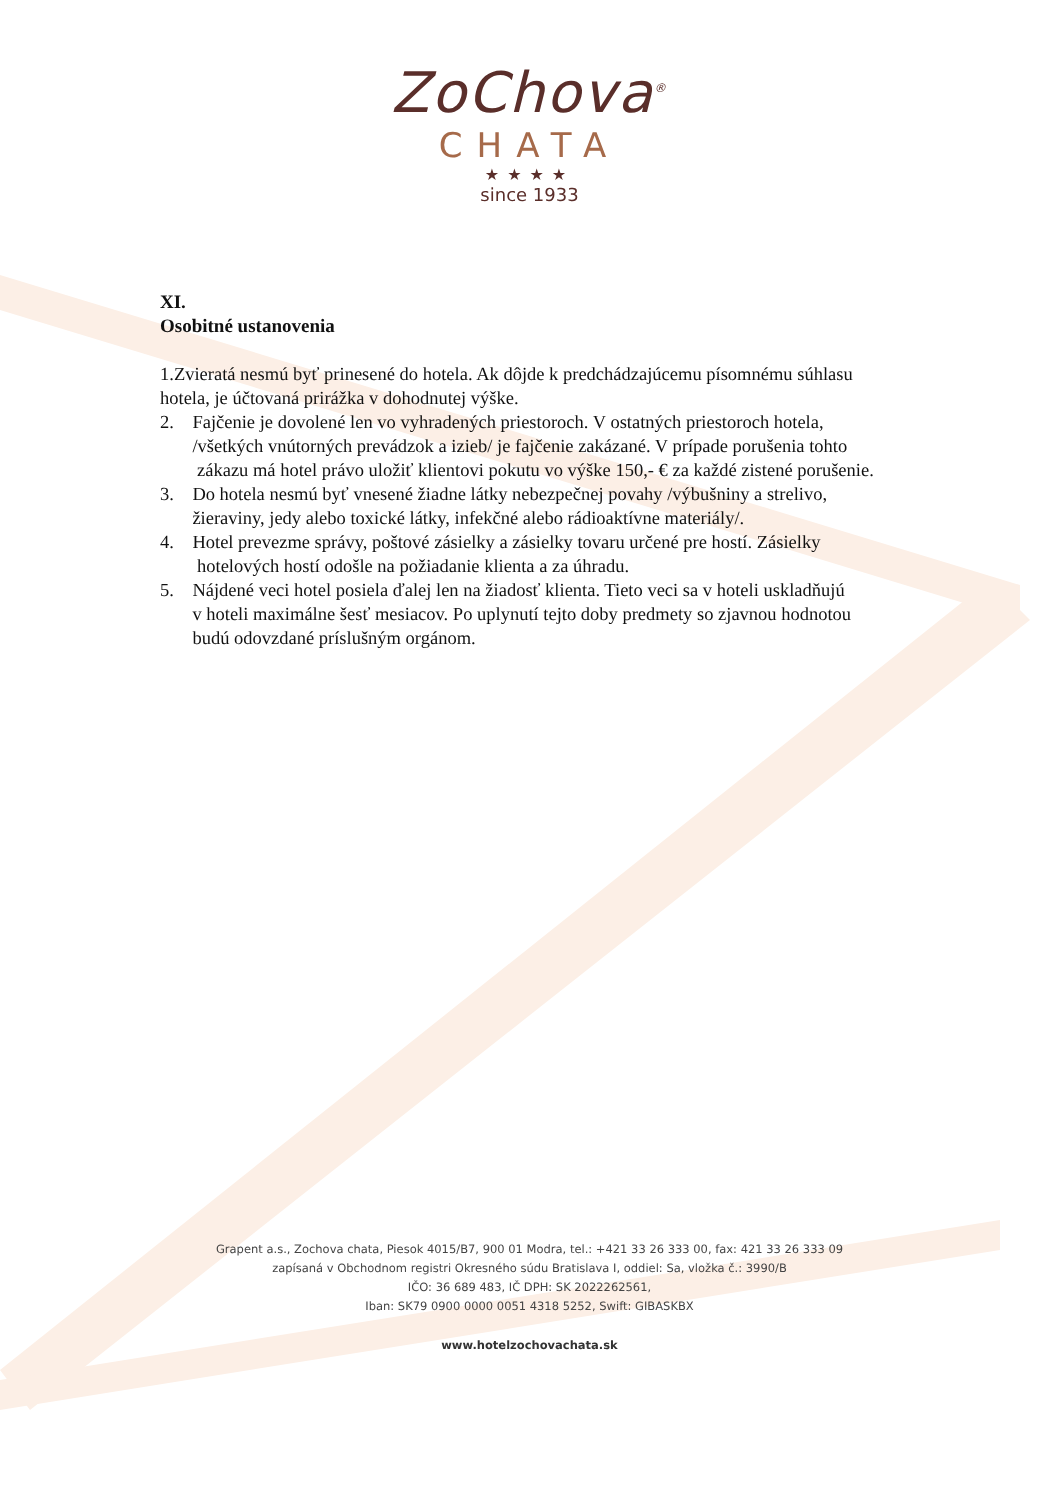ZoChova<sup>®</sup>
CHATA
★★★★
since 1933
XI.
Osobitné ustanovenia
1.Zvieratá nesmú byť prinesené do hotela. Ak dôjde k predchádzajúcemu písomnému súhlasu hotela, je účtovaná prirážka v dohodnutej výške.
2. Fajčenie je dovolené len vo vyhradených priestoroch. V ostatných priestoroch hotela,
/všetkých vnútorných prevádzok a izieb/ je fajčenie zakázané. V prípade porušenia tohto
zákazu má hotel právo uložiť klientovi pokutu vo výške 150,- € za každé zistené porušenie.
3. Do hotela nesmú byť vnesené žiadne látky nebezpečnej povahy /výbušniny a strelivo,
žieraviny, jedy alebo toxické látky, infekčné alebo rádioaktívne materiály/.
4. Hotel prevezme správy, poštové zásielky a zásielky tovaru určené pre hostí. Zásielky
hotelových hostí odošle na požiadanie klienta a za úhradu.
5. Nájdené veci hotel posiela ďalej len na žiadosť klienta. Tieto veci sa v hoteli uskladňujú
v hoteli maximálne šesť mesiacov. Po uplynutí tejto doby predmety so zjavnou hodnotou
budú odovzdané príslušným orgánom.
Grapent a.s., Zochova chata, Piesok 4015/B7, 900 01 Modra, tel.: +421 33 26 333 00, fax: 421 33 26 333 09
zapísaná v Obchodnom registri Okresného súdu Bratislava I, oddiel: Sa, vložka č.: 3990/B
IČO: 36 689 483, IČ DPH: SK 2022262561,
Iban: SK79 0900 0000 0051 4318 5252, Swift: GIBASKBX
www.hotelzochovachata.sk